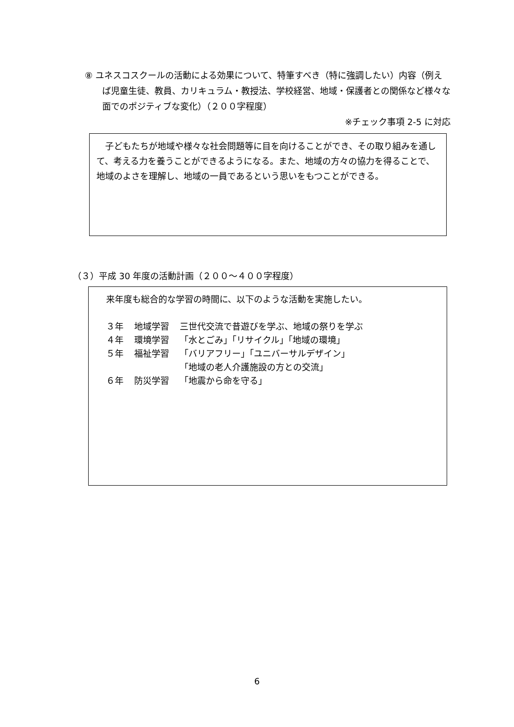⑧ ユネスコスクールの活動による効果について、特筆すべき（特に強調したい）内容（例えば児童生徒、教員、カリキュラム・教授法、学校経営、地域・保護者との関係など様々な面でのポジティブな変化）（２００字程度）
※チェック事項 2-5 に対応
　子どもたちが地域や様々な社会問題等に目を向けることができ、その取り組みを通して、考える力を養うことができるようになる。また、地域の方々の協力を得ることで、地域のよさを理解し、地域の一員であるという思いをもつことができる。
（３）平成 30 年度の活動計画（２００～４００字程度）
来年度も総合的な学習の時間に、以下のような活動を実施したい。
| ３年 | 地域学習 | 三世代交流で昔遊びを学ぶ、地域の祭りを学ぶ |
| ４年 | 環境学習 | 「水とごみ」「リサイクル」「地域の環境」 |
| ５年 | 福祉学習 | 「バリアフリー」「ユニバーサルデザイン」 「地域の老人介護施設の方との交流」 |
| ６年 | 防災学習 | 「地震から命を守る」 |
6